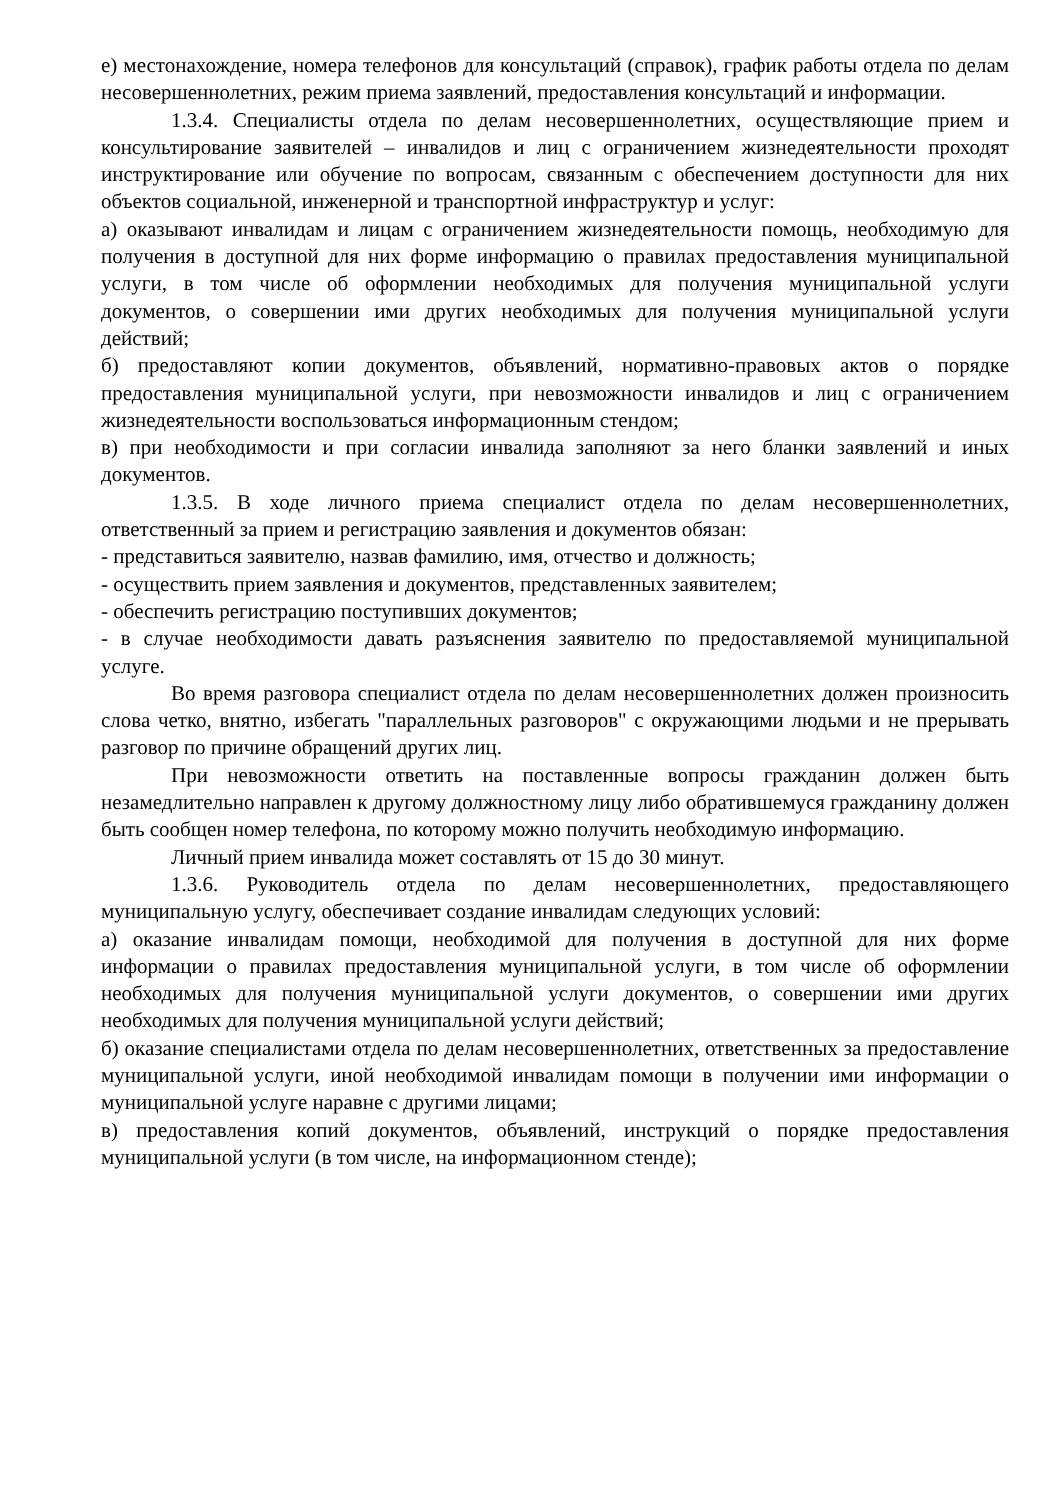е) местонахождение, номера телефонов для консультаций (справок), график работы отдела по делам несовершеннолетних, режим приема заявлений, предоставления консультаций и информации.
1.3.4. Специалисты отдела по делам несовершеннолетних, осуществляющие прием и консультирование заявителей – инвалидов и лиц с ограничением жизнедеятельности проходят инструктирование или обучение по вопросам, связанным с обеспечением доступности для них объектов социальной, инженерной и транспортной инфраструктур и услуг:
а) оказывают инвалидам и лицам с ограничением жизнедеятельности помощь, необходимую для получения в доступной для них форме информацию о правилах предоставления муниципальной услуги, в том числе об оформлении необходимых для получения муниципальной услуги документов, о совершении ими других необходимых для получения муниципальной услуги действий;
б) предоставляют копии документов, объявлений, нормативно-правовых актов о порядке предоставления муниципальной услуги, при невозможности инвалидов и лиц с ограничением жизнедеятельности воспользоваться информационным стендом;
в) при необходимости и при согласии инвалида заполняют за него бланки заявлений и иных документов.
1.3.5. В ходе личного приема специалист отдела по делам несовершеннолетних, ответственный за прием и регистрацию заявления и документов обязан:
- представиться заявителю, назвав фамилию, имя, отчество и должность;
- осуществить прием заявления и документов, представленных заявителем;
- обеспечить регистрацию поступивших документов;
- в случае необходимости давать разъяснения заявителю по предоставляемой муниципальной услуге.
Во время разговора специалист отдела по делам несовершеннолетних должен произносить слова четко, внятно, избегать "параллельных разговоров" с окружающими людьми и не прерывать разговор по причине обращений других лиц.
При невозможности ответить на поставленные вопросы гражданин должен быть незамедлительно направлен к другому должностному лицу либо обратившемуся гражданину должен быть сообщен номер телефона, по которому можно получить необходимую информацию.
Личный прием инвалида может составлять от 15 до 30 минут.
1.3.6. Руководитель отдела по делам несовершеннолетних, предоставляющего муниципальную услугу, обеспечивает создание инвалидам следующих условий:
а) оказание инвалидам помощи, необходимой для получения в доступной для них форме информации о правилах предоставления муниципальной услуги, в том числе об оформлении необходимых для получения муниципальной услуги документов, о совершении ими других необходимых для получения муниципальной услуги действий;
б) оказание специалистами отдела по делам несовершеннолетних, ответственных за предоставление муниципальной услуги, иной необходимой инвалидам помощи в получении ими информации о муниципальной услуге наравне с другими лицами;
в) предоставления копий документов, объявлений, инструкций о порядке предоставления муниципальной услуги (в том числе, на информационном стенде);